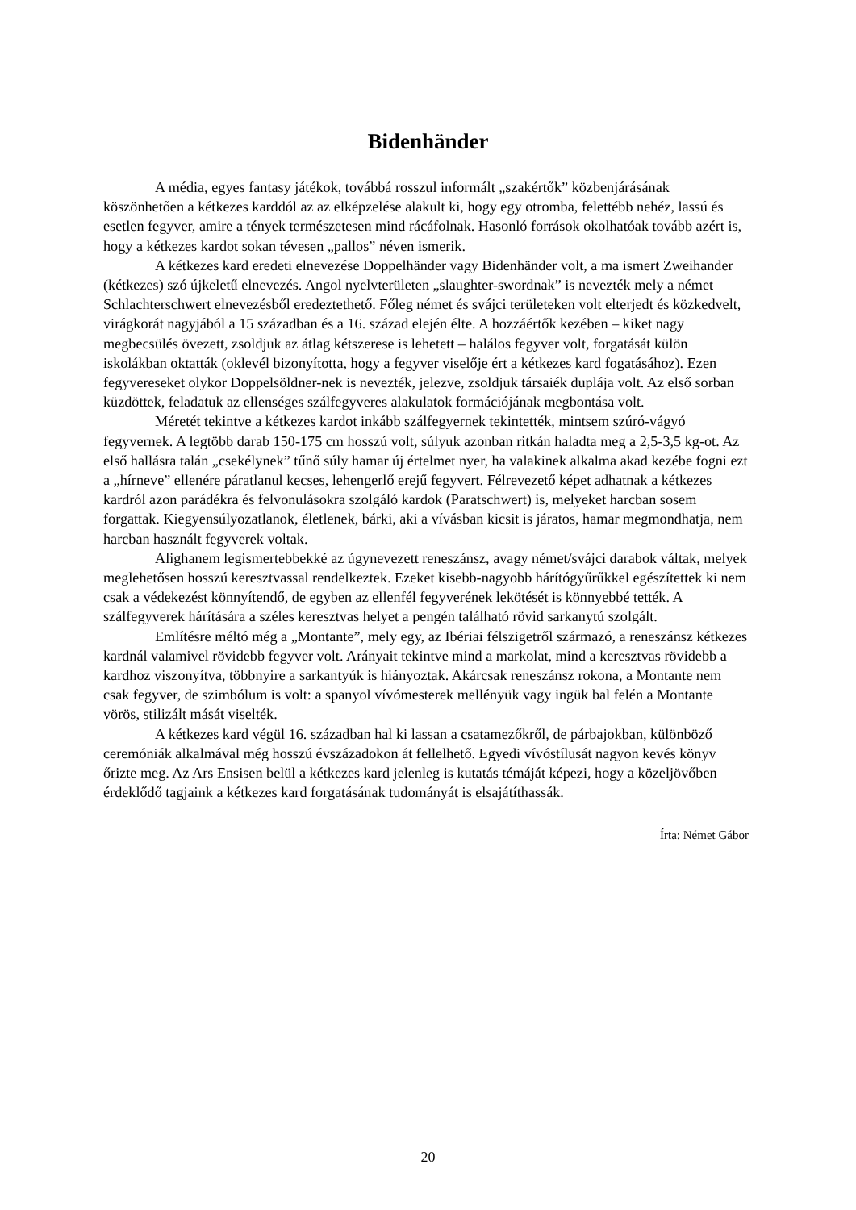Bidenhänder
A média, egyes fantasy játékok, továbbá rosszul informált „szakértők” közbenjárásának köszönhetően a kétkezes karddól az az elképzelése alakult ki, hogy egy otromba, felettébb nehéz, lassú és esetlen fegyver, amire a tények természetesen mind rácáfolnak. Hasonló források okolhatóak tovább azért is, hogy a kétkezes kardot sokan tévesen „pallos” néven ismerik.
A kétkezes kard eredeti elnevezése Doppelhänder vagy Bidenhänder volt, a ma ismert Zweihander (kétkezes) szó újkeletű elnevezés. Angol nyelvterületen „slaughter-swordnak” is nevezték mely a német Schlachterschwert elnevezésből eredeztethető. Főleg német és svájci területeken volt elterjedt és közkedvelt, virágkorát nagyjából a 15 században és a 16. század elején élte. A hozzáértők kezében – kiket nagy megbecsülés övezett, zsoldjuk az átlag kétszerese is lehetett – halálos fegyver volt, forgatását külön iskolákban oktatták (oklevél bizonyította, hogy a fegyver viselője ért a kétkezes kard fogatásához). Ezen fegyvereseket olykor Doppelsöldner-nek is nevezték, jelezve, zsoldjuk társaiék duplája volt. Az első sorban küzdöttek, feladatuk az ellenséges szálfegyveres alakulatok formációjának megbontása volt.
Méretét tekintve a kétkezes kardot inkább szálfegyernek tekintették, mintsem szúró-vágyó fegyvernek. A legtöbb darab 150-175 cm hosszú volt, súlyuk azonban ritkán haladta meg a 2,5-3,5 kg-ot. Az első hallásra talán „csekélynek” tűnő súly hamar új értelmet nyer, ha valakinek alkalma akad kezébe fogni ezt a „hírneve” ellenére páratlanul kecses, lehengerlő erejű fegyvert. Félrevezető képet adhatnak a kétkezes kardról azon parádékra és felvonulásokra szolgáló kardok (Paratschwert) is, melyeket harcban sosem forgattak. Kiegyensúlyozatlanok, életlenek, bárki, aki a vívásban kicsit is járatos, hamar megmondhatja, nem harcban használt fegyverek voltak.
Alighanem legismertebbekké az úgynevezett reneszánsz, avagy német/svájci darabok váltak, melyek meglehetősen hosszú keresztvassal rendelkeztek. Ezeket kisebb-nagyobb hárítógyűrűkkel egészítettek ki nem csak a védekezést könnyítendő, de egyben az ellenfél fegyverének lekötését is könnyebbé tették. A szálfegyverek hárítására a széles keresztvas helyet a pengén található rövid sarkanytú szolgált.
Említésre méltó még a „Montante”, mely egy, az Ibériai félszigetről származó, a reneszánsz kétkezes kardnál valamivel rövidebb fegyver volt. Arányait tekintve mind a markolat, mind a keresztvas rövidebb a kardhoz viszonyítva, többnyire a sarkantyúk is hiányoztak. Akárcsak reneszánsz rokona, a Montante nem csak fegyver, de szimbólum is volt: a spanyol vívómesterek mellényük vagy ingük bal felén a Montante vörös, stilizált mását viselték.
A kétkezes kard végül 16. században hal ki lassan a csatamezőkről, de párbajokban, különböző ceremóniák alkalmával még hosszú évszázadokon át fellelhető. Egyedi vívóstílusát nagyon kevés könyv őrizte meg. Az Ars Ensisen belül a kétkezes kard jelenleg is kutatás témáját képezi, hogy a közeljövőben érdeklődő tagjaink a kétkezes kard forgatásának tudományát is elsajátíthassák.
Írta: Német Gábor
20